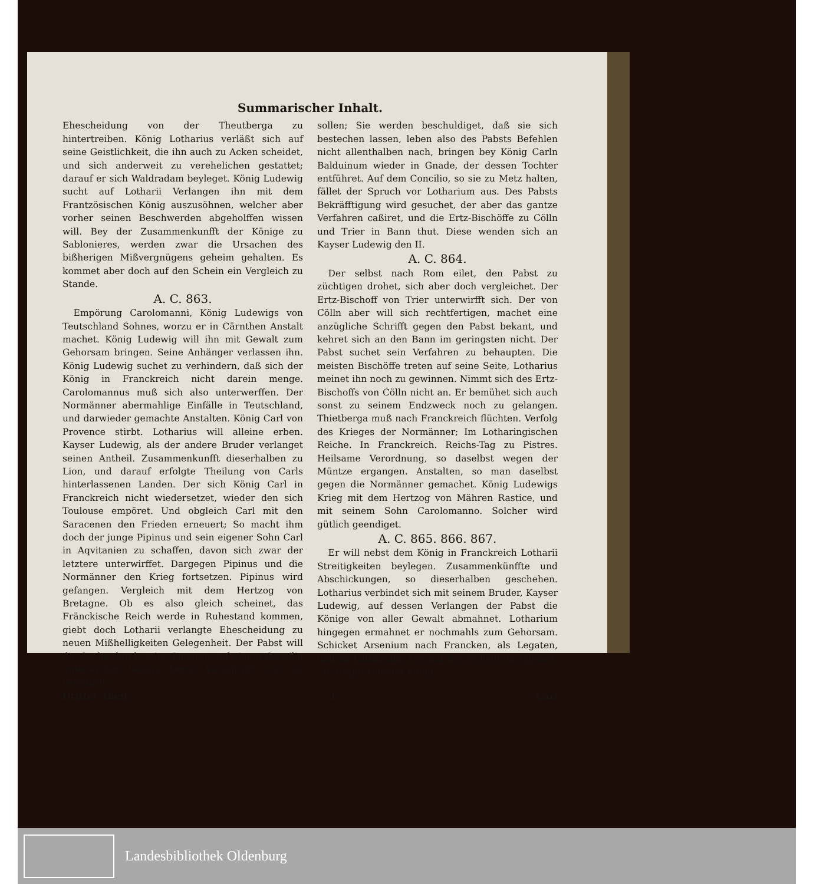Summarischer Inhalt.
Ehescheidung von der Theutberga zu hintertreiben. König Lotharius verläßt sich auf seine Geistlichkeit, die ihn auch zu Acken scheidet, und sich anderweit zu verehelichen gestattet; darauf er sich Waldradam beyleget. König Ludewig sucht auf Lotharii Verlangen ihn mit dem Frantzösischen König auszusöhnen, welcher aber vorher seinen Beschwerden abgeholffen wissen will. Bey der Zusammenkunfft der Könige zu Sablonieres, werden zwar die Ursachen des bißherigen Mißvergnügens geheim gehalten. Es kommet aber doch auf den Schein ein Vergleich zu Stande.
A. C. 863.
Empörung Carolomanni, König Ludewigs von Teutschland Sohnes, worzu er in Cärnthen Anstalt machet. König Ludewig will ihn mit Gewalt zum Gehorsam bringen. Seine Anhänger verlassen ihn. König Ludewig suchet zu verhindern, daß sich der König in Franckreich nicht darein menge. Carolomannus muß sich also unterwerffen. Der Normänner abermahlige Einfälle in Teutschland, und darwieder gemachte Anstalten. König Carl von Provence stirbt. Lotharius will alleine erben. Kayser Ludewig, als der andere Bruder verlanget seinen Antheil. Zusammenkunfft dieserhalben zu Lion, und darauf erfolgte Theilung von Carls hinterlassenen Landen. Der sich König Carl in Franckreich nicht wiedersetzet, wieder den sich Toulouse empöret. Und obgleich Carl mit den Saracenen den Frieden erneuert; So macht ihm doch der junge Pipinus und sein eigener Sohn Carl in Aqvitanien zu schaffen, davon sich zwar der letztere unterwirffet. Dargegen Pipinus und die Normänner den Krieg fortsetzen. Pipinus wird gefangen. Vergleich mit dem Hertzog von Bretagne. Ob es also gleich scheinet, das Fränckische Reich werde in Ruhestand kommen, giebt doch Lotharii verlangte Ehescheidung zu neuen Mißhelligkeiten Gelegenheit. Der Pabst will die Sache durch seine Legaten auf einem Concilio untersuchen lassen. Deren Vorschrifft, wie sie verfahren
sollen; Sie werden beschuldiget, daß sie sich bestechen lassen, leben also des Pabsts Befehlen nicht allenthalben nach, bringen bey König Carln Balduinum wieder in Gnade, der dessen Tochter entführet. Auf dem Concilio, so sie zu Metz halten, fället der Spruch vor Lotharium aus. Des Pabsts Bekräfftigung wird gesuchet, der aber das gantze Verfahren caßiret, und die Ertz-Bischöffe zu Cölln und Trier in Bann thut. Diese wenden sich an Kayser Ludewig den II.
A. C. 864.
Der selbst nach Rom eilet, den Pabst zu züchtigen drohet, sich aber doch vergleichet. Der Ertz-Bischoff von Trier unterwirfft sich. Der von Cölln aber will sich rechtfertigen, machet eine anzügliche Schrifft gegen den Pabst bekant, und kehret sich an den Bann im geringsten nicht. Der Pabst suchet sein Verfahren zu behaupten. Die meisten Bischöffe treten auf seine Seite, Lotharius meinet ihn noch zu gewinnen. Nimmt sich des Ertz-Bischoffs von Cölln nicht an. Er bemühet sich auch sonst zu seinem Endzweck noch zu gelangen. Thietberga muß nach Franckreich flüchten. Verfolg des Krieges der Normänner; Im Lotharingischen Reiche. In Franckreich. Reichs-Tag zu Pistres. Heilsame Verordnung, so daselbst wegen der Müntze ergangen. Anstalten, so man daselbst gegen die Normänner gemachet. König Ludewigs Krieg mit dem Hertzog von Mähren Rastice, und mit seinem Sohn Carolomanno. Solcher wird gütlich geendiget.
A. C. 865. 866. 867.
Er will nebst dem König in Franckreich Lotharii Streitigkeiten beylegen. Zusammenkünffte und Abschickungen, so dieserhalben geschehen. Lotharius verbindet sich mit seinem Bruder, Kayser Ludewig, auf dessen Verlangen der Pabst die Könige von aller Gewalt abmahnet. Lotharium hingegen ermahnet er nochmahls zum Gehorsam. Schicket Arsenium nach Francken, als Legaten, und an Lotharium. Der auf den Schein nachgiebet. Zu Attigni kommet König
Dritter Theil. f Carl
Landesbibliothek Oldenburg